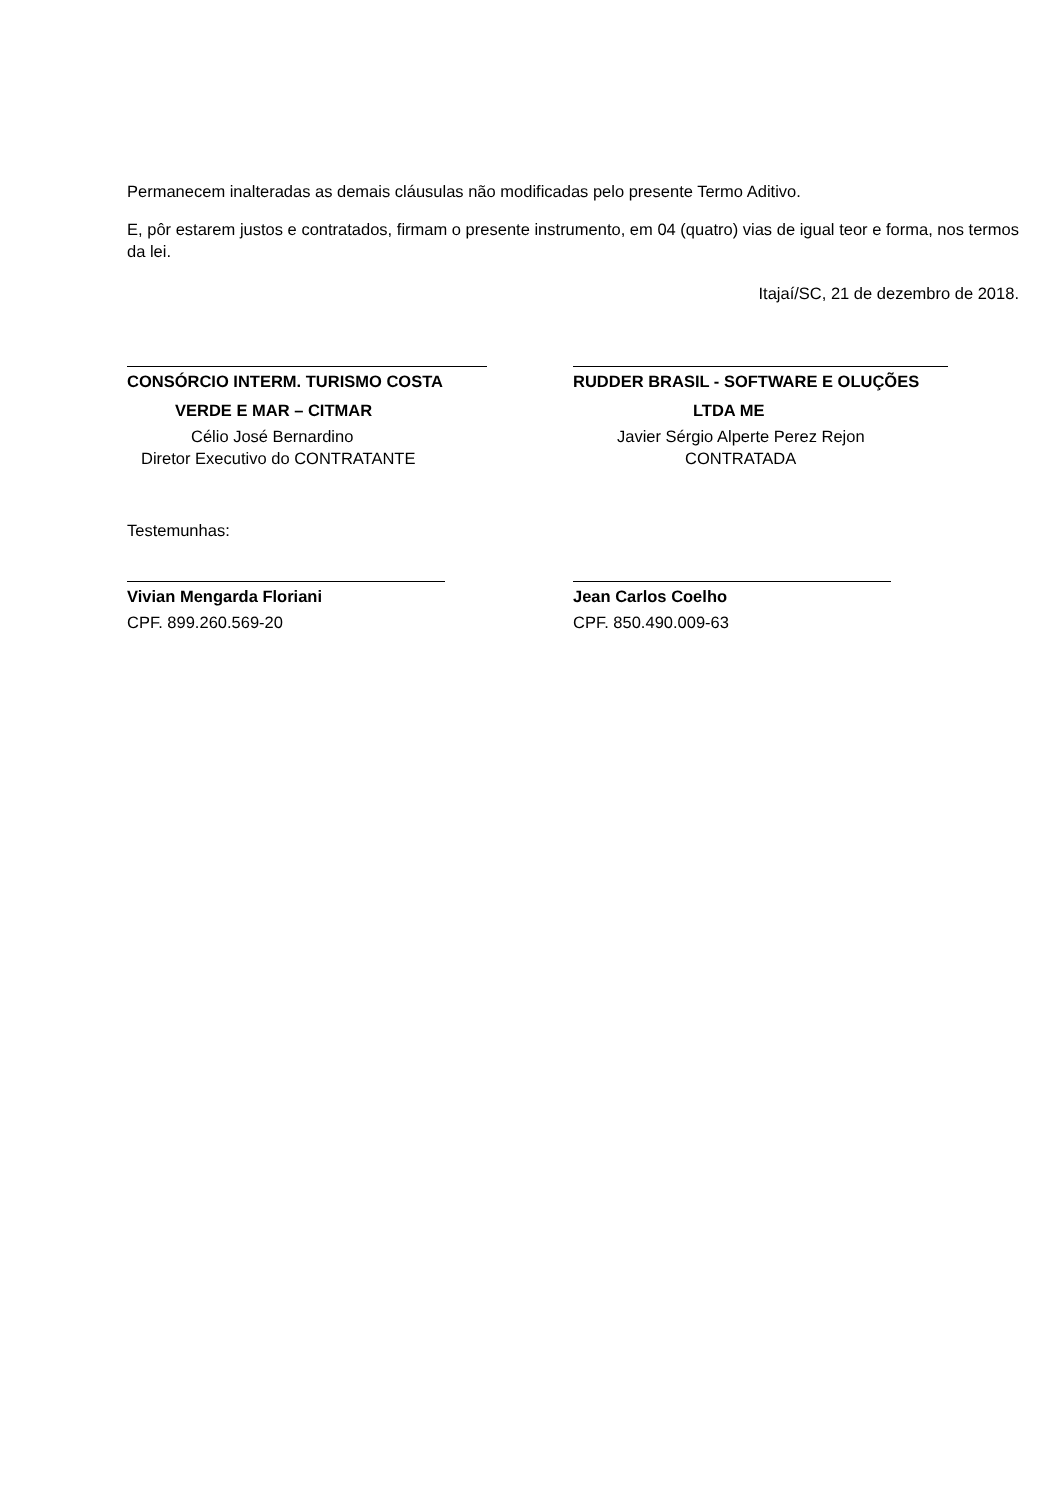Permanecem inalteradas as demais cláusulas não modificadas pelo presente Termo Aditivo.
E, pôr estarem justos e contratados, firmam o presente instrumento, em 04 (quatro) vias de igual teor e forma, nos termos da lei.
Itajaí/SC, 21 de dezembro de 2018.
CONSÓRCIO INTERM. TURISMO COSTA
VERDE E MAR – CITMAR
Célio José Bernardino
Diretor Executivo do CONTRATANTE
RUDDER BRASIL - SOFTWARE E OLUÇÕES
LTDA ME
Javier Sérgio Alperte Perez Rejon
CONTRATADA
Testemunhas:
Vivian Mengarda Floriani
CPF. 899.260.569-20
Jean Carlos Coelho
CPF. 850.490.009-63